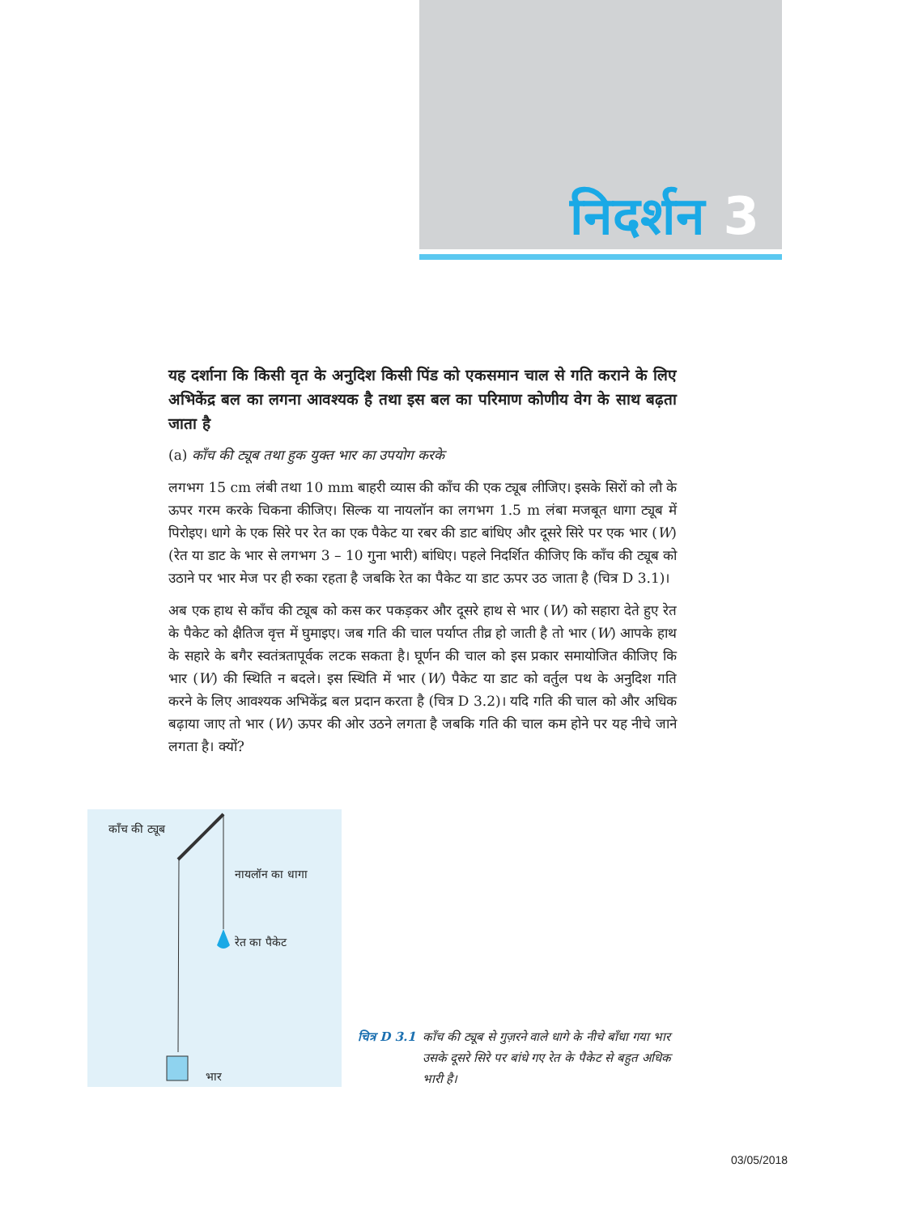निदर्शन 3
यह दर्शाना कि किसी वृत के अनुदिश किसी पिंड को एकसमान चाल से गति कराने के लिए अभिकेंद्र बल का लगना आवश्यक है तथा इस बल का परिमाण कोणीय वेग के साथ बढ़ता जाता है
(a) काँच की ट्यूब तथा हुक युक्त भार का उपयोग करके
लगभग 15 cm लंबी तथा 10 mm बाहरी व्यास की काँच की एक ट्यूब लीजिए। इसके सिरों को लौ के ऊपर गरम करके चिकना कीजिए। सिल्क या नायलॉन का लगभग 1.5 m लंबा मजबूत धागा ट्यूब में पिरोइए। धागे के एक सिरे पर रेत का एक पैकेट या रबर की डाट बांधिए और दूसरे सिरे पर एक भार (W) (रेत या डाट के भार से लगभग 3 – 10 गुना भारी) बांधिए। पहले निदर्शित कीजिए कि काँच की ट्यूब को उठाने पर भार मेज पर ही रुका रहता है जबकि रेत का पैकेट या डाट ऊपर उठ जाता है (चित्र D 3.1)।
अब एक हाथ से काँच की ट्यूब को कस कर पकड़कर और दूसरे हाथ से भार (W) को सहारा देते हुए रेत के पैकेट को क्षैतिज वृत्त में घुमाइए। जब गति की चाल पर्याप्त तीव्र हो जाती है तो भार (W) आपके हाथ के सहारे के बगैर स्वतंत्रतापूर्वक लटक सकता है। घूर्णन की चाल को इस प्रकार समायोजित कीजिए कि भार (W) की स्थिति न बदले। इस स्थिति में भार (W) पैकेट या डाट को वर्तुल पथ के अनुदिश गति करने के लिए आवश्यक अभिकेंद्र बल प्रदान करता है (चित्र D 3.2)। यदि गति की चाल को और अधिक बढ़ाया जाए तो भार (W) ऊपर की ओर उठने लगता है जबकि गति की चाल कम होने पर यह नीचे जाने लगता है। क्यों?
काँच की ट्यूब
नायलॉन का धागा
रेत का पैकेट
भार
चित्र D 3.1 काँच की ट्यूब से गुज़रने वाले धागे के नीचे बाँधा गया भार उसके दूसरे सिरे पर बांधे गए रेत के पैकेट से बहुत अधिक भारी है।
03/05/2018